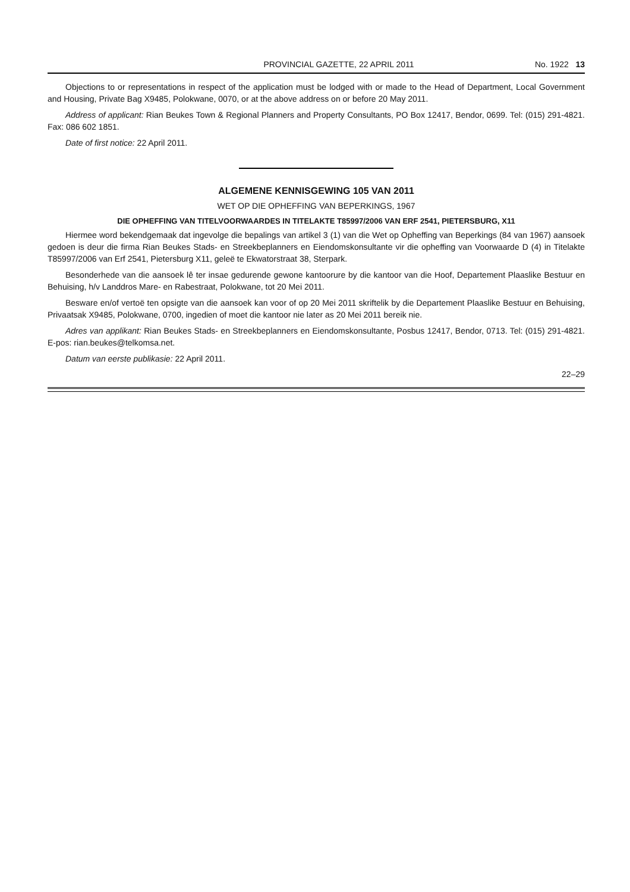PROVINCIAL GAZETTE, 22 APRIL 2011 No. 1922 13
Objections to or representations in respect of the application must be lodged with or made to the Head of Department, Local Government and Housing, Private Bag X9485, Polokwane, 0070, or at the above address on or before 20 May 2011.
Address of applicant: Rian Beukes Town & Regional Planners and Property Consultants, PO Box 12417, Bendor, 0699. Tel: (015) 291-4821. Fax: 086 602 1851.
Date of first notice: 22 April 2011.
ALGEMENE KENNISGEWING 105 VAN 2011
WET OP DIE OPHEFFING VAN BEPERKINGS, 1967
DIE OPHEFFING VAN TITELVOORWAARDES IN TITELAKTE T85997/2006 VAN ERF 2541, PIETERSBURG, X11
Hiermee word bekendgemaak dat ingevolge die bepalings van artikel 3 (1) van die Wet op Opheffing van Beperkings (84 van 1967) aansoek gedoen is deur die firma Rian Beukes Stads- en Streekbeplanners en Eiendomskonsultante vir die opheffing van Voorwaarde D (4) in Titelakte T85997/2006 van Erf 2541, Pietersburg X11, geleë te Ekwatorstraat 38, Sterpark.
Besonderhede van die aansoek lê ter insae gedurende gewone kantoorure by die kantoor van die Hoof, Departement Plaaslike Bestuur en Behuising, h/v Landdros Mare- en Rabestraat, Polokwane, tot 20 Mei 2011.
Besware en/of vertoë ten opsigte van die aansoek kan voor of op 20 Mei 2011 skriftelik by die Departement Plaaslike Bestuur en Behuising, Privaatsak X9485, Polokwane, 0700, ingedien of moet die kantoor nie later as 20 Mei 2011 bereik nie.
Adres van applikant: Rian Beukes Stads- en Streekbeplanners en Eiendomskonsultante, Posbus 12417, Bendor, 0713. Tel: (015) 291-4821. E-pos: rian.beukes@telkomsa.net.
Datum van eerste publikasie: 22 April 2011.
22–29